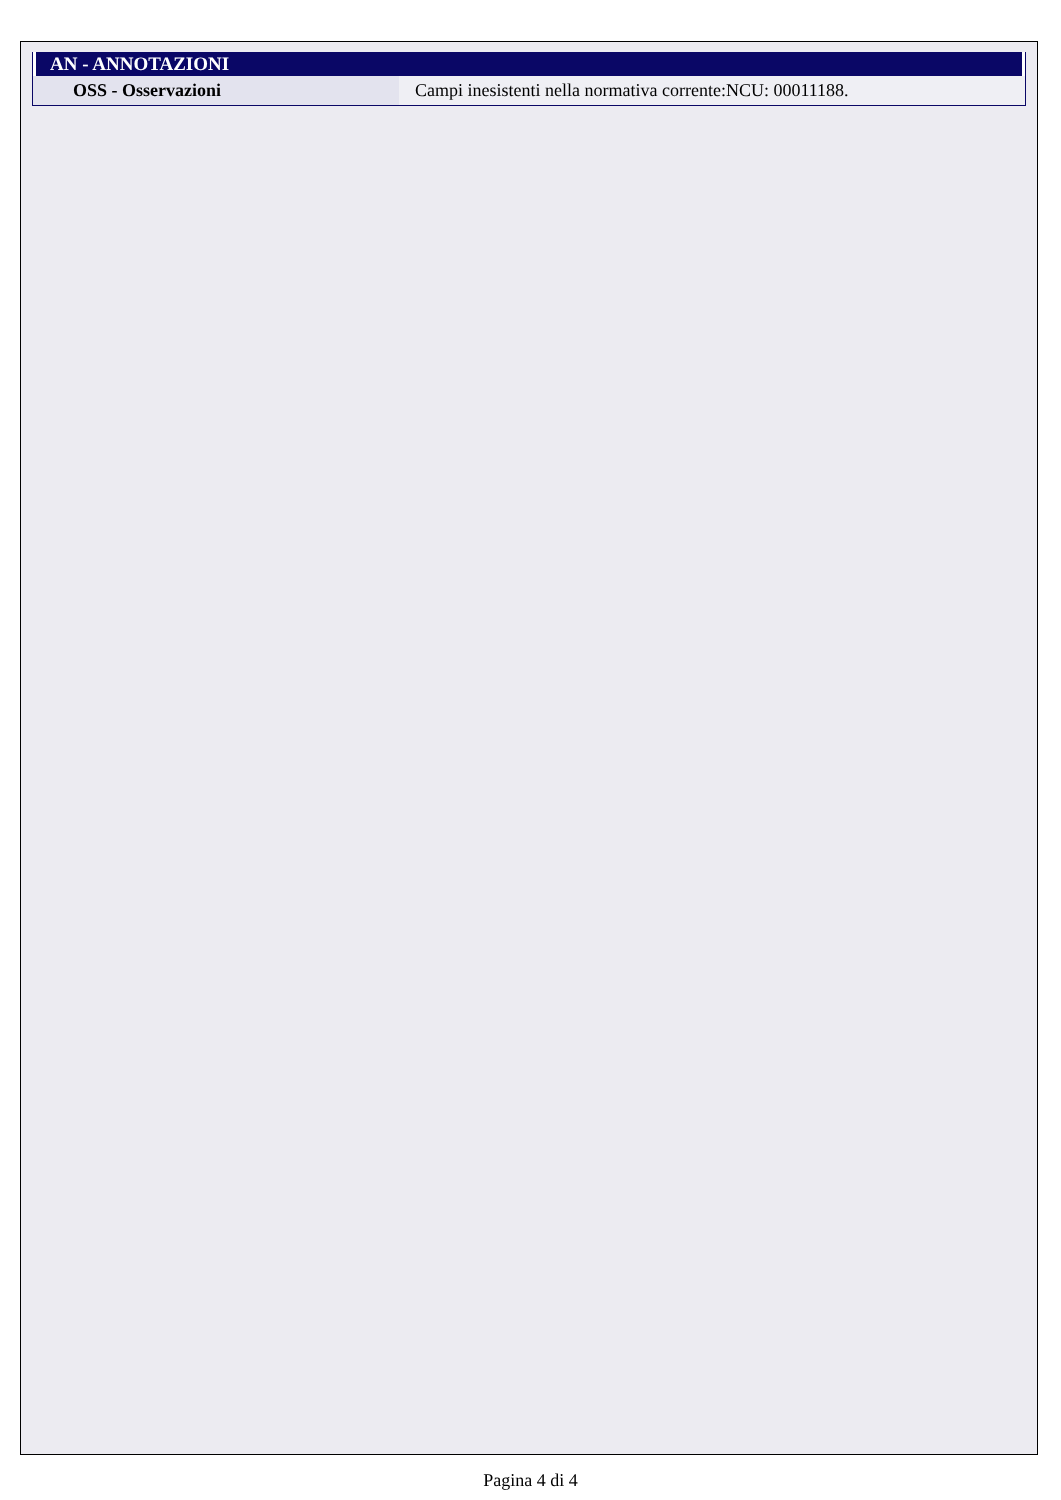AN - ANNOTAZIONI
| OSS - Osservazioni | Campi inesistenti nella normativa corrente:NCU: 00011188. |
Pagina 4 di 4